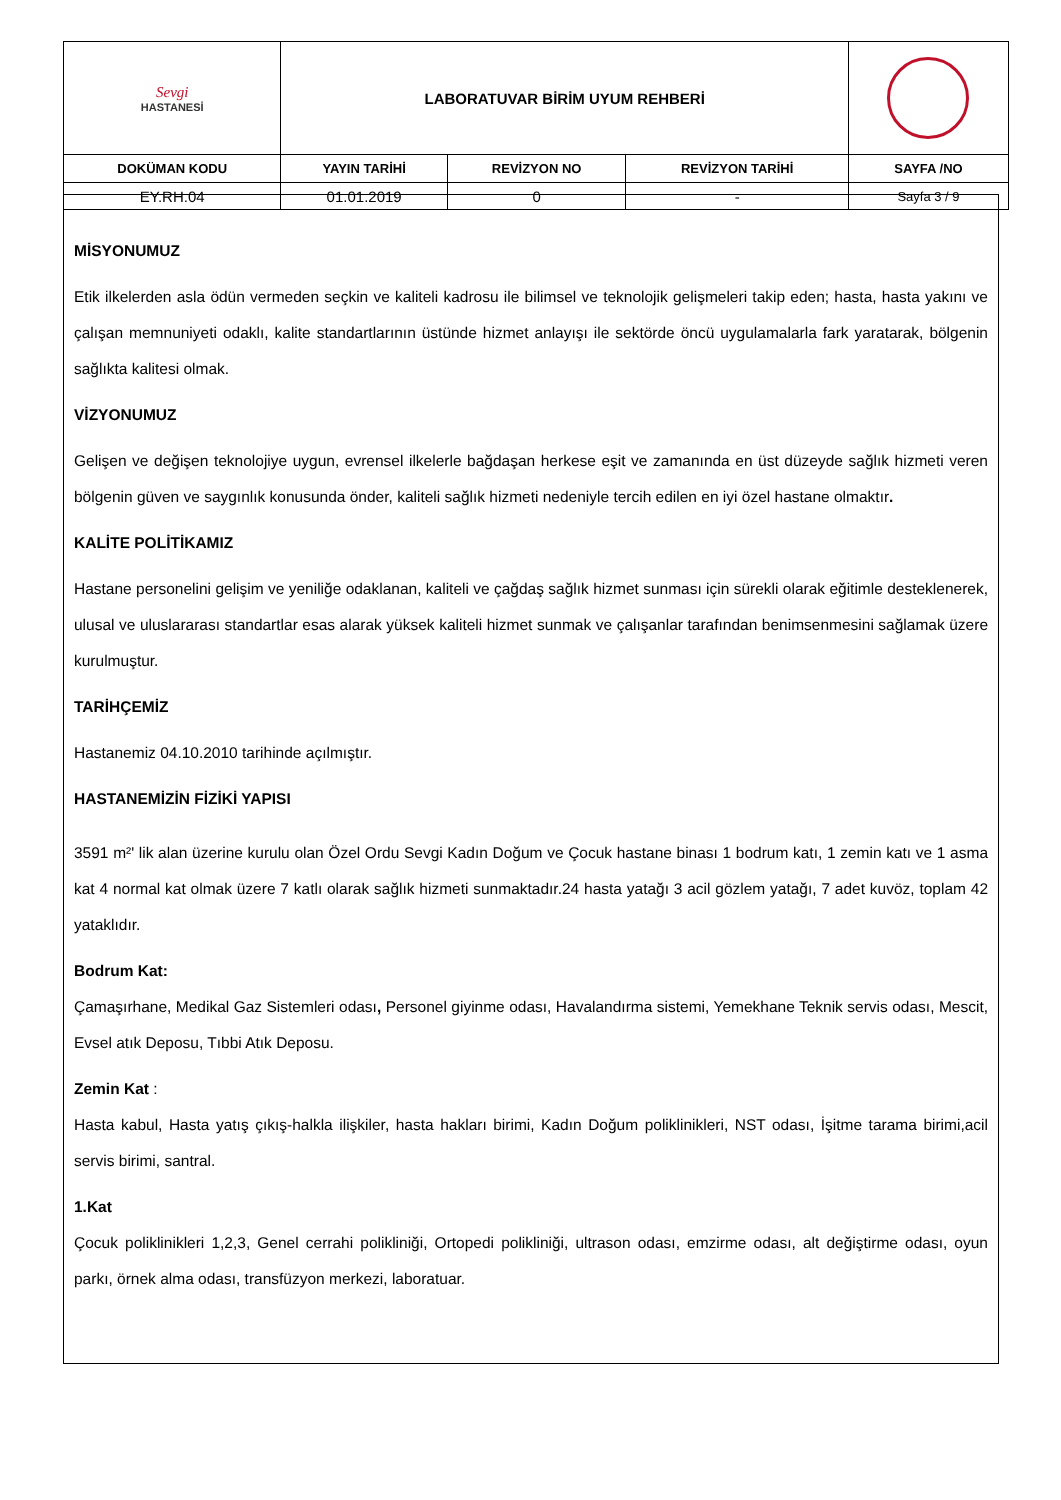| Sevgi HASTANESİ | LABORATUVAR BİRİM UYUM REHBERİ | | | |
| DOKÜMAN KODU | YAYIN TARİHİ | REVİZYON NO | REVİZYON TARİHİ | SAYFA /NO |
| EY.RH.04 | 01.01.2019 | 0 | - | Sayfa 3 / 9 |
MİSYONUMUZ
Etik ilkelerden asla ödün vermeden seçkin ve kaliteli kadrosu ile bilimsel ve teknolojik gelişmeleri takip eden; hasta, hasta yakını ve çalışan memnuniyeti odaklı, kalite standartlarının üstünde hizmet anlayışı ile sektörde öncü uygulamalarla fark yaratarak, bölgenin sağlıkta kalitesi olmak.
VİZYONUMUZ
Gelişen ve değişen teknolojiye uygun, evrensel ilkelerle bağdaşan herkese eşit ve zamanında en üst düzeyde sağlık hizmeti veren bölgenin güven ve saygınlık konusunda önder, kaliteli sağlık hizmeti nedeniyle tercih edilen en iyi özel hastane olmaktır.
KALİTE POLİTİKAMIZ
Hastane personelini gelişim ve yeniliğe odaklanan, kaliteli ve çağdaş sağlık hizmet sunması için sürekli olarak eğitimle desteklenerek, ulusal ve uluslararası standartlar esas alarak yüksek kaliteli hizmet sunmak ve çalışanlar tarafından benimsenmesini sağlamak üzere kurulmuştur.
TARİHÇEMİZ
Hastanemiz 04.10.2010 tarihinde açılmıştır.
HASTANEMİZİN FİZİKİ YAPISI
3591 m²' lik alan üzerine kurulu olan Özel Ordu Sevgi Kadın Doğum ve Çocuk hastane binası 1 bodrum katı, 1 zemin katı ve 1 asma kat 4 normal kat olmak üzere 7 katlı olarak sağlık hizmeti sunmaktadır.24 hasta yatağı 3 acil gözlem yatağı, 7 adet kuvöz, toplam 42 yataklıdır.
Bodrum Kat:
Çamaşırhane, Medikal Gaz Sistemleri odası, Personel giyinme odası, Havalandırma sistemi, Yemekhane Teknik servis odası, Mescit, Evsel atık Deposu, Tıbbi Atık Deposu.
Zemin Kat :
Hasta kabul, Hasta yatış çıkış-halkla ilişkiler, hasta hakları birimi, Kadın Doğum poliklinikleri, NST odası, İşitme tarama birimi,acil servis birimi, santral.
1.Kat
Çocuk poliklinikleri 1,2,3, Genel cerrahi polikliniği, Ortopedi polikliniği, ultrason odası, emzirme odası, alt değiştirme odası, oyun parkı, örnek alma odası, transfüzyon merkezi, laboratuar.